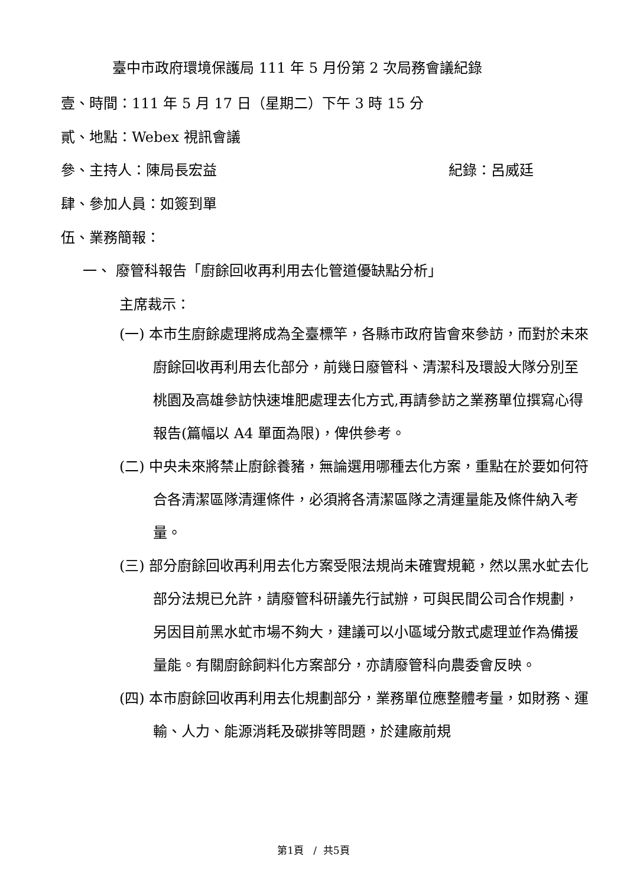臺中市政府環境保護局 111 年 5 月份第 2 次局務會議紀錄
壹、時間：111 年 5 月 17 日（星期二）下午 3 時 15 分
貳、地點：Webex 視訊會議
參、主持人：陳局長宏益 紀錄：呂威廷
肆、參加人員：如簽到單
伍、業務簡報：
一、 廢管科報告「廚餘回收再利用去化管道優缺點分析」
主席裁示：
(一) 本市生廚餘處理將成為全臺標竿，各縣市政府皆會來參訪，而對於未來廚餘回收再利用去化部分，前幾日廢管科、清潔科及環設大隊分別至桃園及高雄參訪快速堆肥處理去化方式,再請參訪之業務單位撰寫心得報告(篇幅以 A4 單面為限)，俾供參考。
(二) 中央未來將禁止廚餘養豬，無論選用哪種去化方案，重點在於要如何符合各清潔區隊清運條件，必須將各清潔區隊之清運量能及條件納入考量。
(三) 部分廚餘回收再利用去化方案受限法規尚未確實規範，然以黑水虻去化部分法規已允許，請廢管科研議先行試辦，可與民間公司合作規劃，另因目前黑水虻市場不夠大，建議可以小區域分散式處理並作為備援量能。有關廚餘飼料化方案部分，亦請廢管科向農委會反映。
(四) 本市廚餘回收再利用去化規劃部分，業務單位應整體考量，如財務、運輸、人力、能源消耗及碳排等問題，於建廠前規
第1頁 / 共5頁